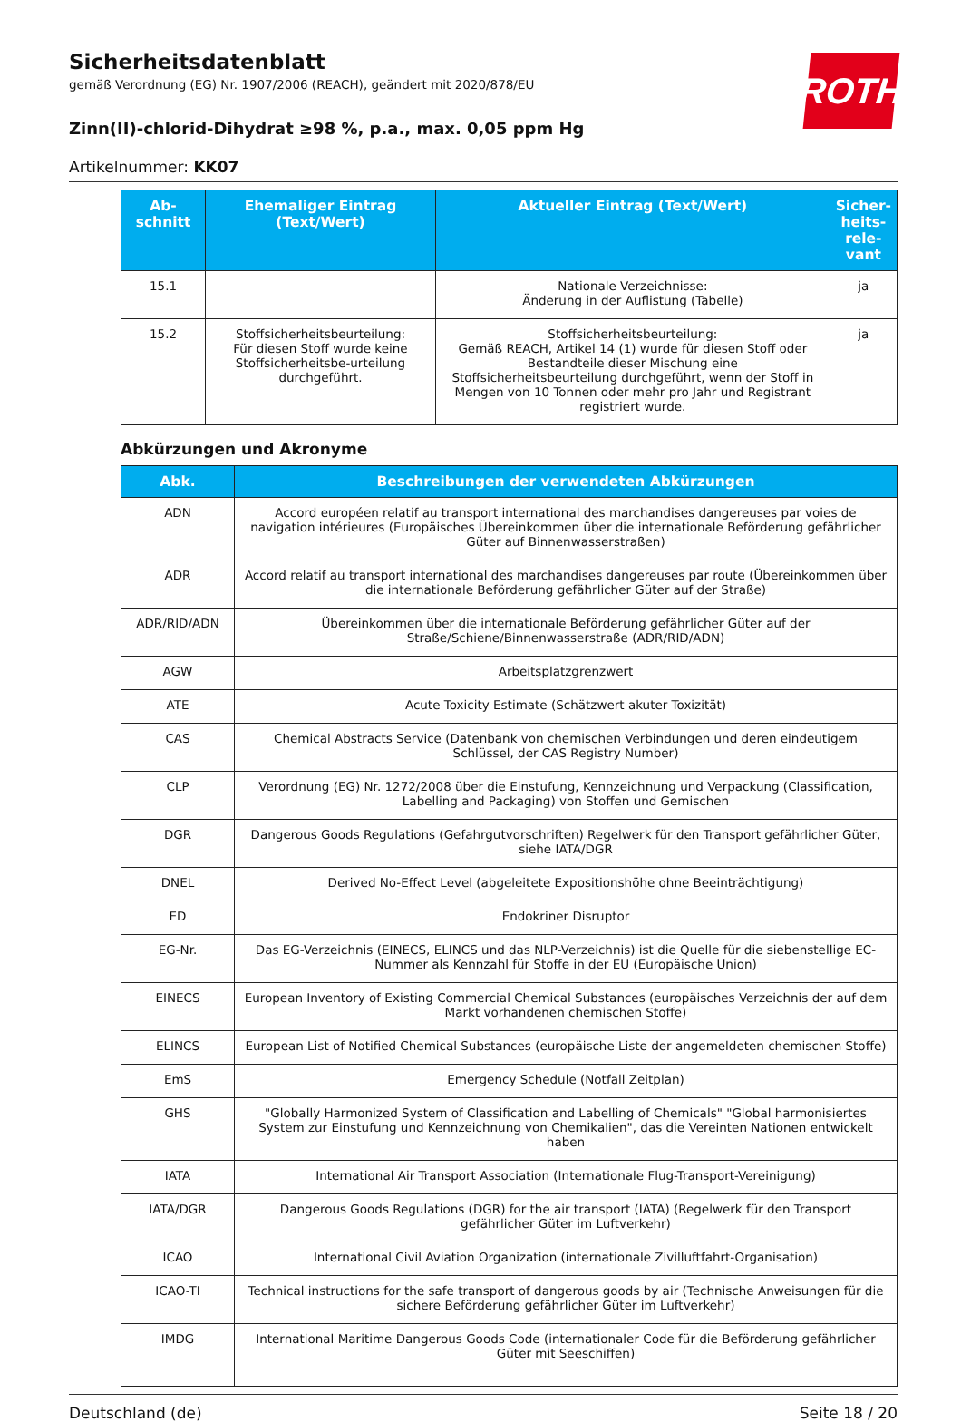ROTH
Sicherheitsdatenblatt
gemäß Verordnung (EG) Nr. 1907/2006 (REACH), geändert mit 2020/878/EU
Zinn(II)-chlorid-Dihydrat ≥98 %, p.a., max. 0,05 ppm Hg
Artikelnummer: KK07
| Ab- schnitt | Ehemaliger Eintrag (Text/Wert) | Aktueller Eintrag (Text/Wert) | Sicher- heits- rele- vant |
| --- | --- | --- | --- |
| 15.1 | | Nationale Verzeichnisse: Änderung in der Auflistung (Tabelle) | ja |
| 15.2 | Stoffsicherheitsbeurteilung: Für diesen Stoff wurde keine Stoffsicherheitsbe-urteilung durchgeführt. | Stoffsicherheitsbeurteilung: Gemäß REACH, Artikel 14 (1) wurde für diesen Stoff oder Bestandteile dieser Mischung eine Stoffsicherheitsbeurteilung durchgeführt, wenn der Stoff in Mengen von 10 Tonnen oder mehr pro Jahr und Registrant registriert wurde. | ja |
Abkürzungen und Akronyme
| Abk. | Beschreibungen der verwendeten Abkürzungen |
| --- | --- |
| ADN | Accord européen relatif au transport international des marchandises dangereuses par voies de navigation intérieures (Europäisches Übereinkommen über die internationale Beförderung gefährlicher Güter auf Binnenwasserstraßen) |
| ADR | Accord relatif au transport international des marchandises dangereuses par route (Übereinkommen über die internationale Beförderung gefährlicher Güter auf der Straße) |
| ADR/RID/ADN | Übereinkommen über die internationale Beförderung gefährlicher Güter auf der Straße/Schiene/Binnenwasserstraße (ADR/RID/ADN) |
| AGW | Arbeitsplatzgrenzwert |
| ATE | Acute Toxicity Estimate (Schätzwert akuter Toxizität) |
| CAS | Chemical Abstracts Service (Datenbank von chemischen Verbindungen und deren eindeutigem Schlüssel, der CAS Registry Number) |
| CLP | Verordnung (EG) Nr. 1272/2008 über die Einstufung, Kennzeichnung und Verpackung (Classification, Labelling and Packaging) von Stoffen und Gemischen |
| DGR | Dangerous Goods Regulations (Gefahrgutvorschriften) Regelwerk für den Transport gefährlicher Güter, siehe IATA/DGR |
| DNEL | Derived No-Effect Level (abgeleitete Expositionshöhe ohne Beeinträchtigung) |
| ED | Endokriner Disruptor |
| EG-Nr. | Das EG-Verzeichnis (EINECS, ELINCS und das NLP-Verzeichnis) ist die Quelle für die siebenstellige EC-Nummer als Kennzahl für Stoffe in der EU (Europäische Union) |
| EINECS | European Inventory of Existing Commercial Chemical Substances (europäisches Verzeichnis der auf dem Markt vorhandenen chemischen Stoffe) |
| ELINCS | European List of Notified Chemical Substances (europäische Liste der angemeldeten chemischen Stoffe) |
| EmS | Emergency Schedule (Notfall Zeitplan) |
| GHS | "Globally Harmonized System of Classification and Labelling of Chemicals" "Global harmonisiertes System zur Einstufung und Kennzeichnung von Chemikalien", das die Vereinten Nationen entwickelt haben |
| IATA | International Air Transport Association (Internationale Flug-Transport-Vereinigung) |
| IATA/DGR | Dangerous Goods Regulations (DGR) for the air transport (IATA) (Regelwerk für den Transport gefährlicher Güter im Luftverkehr) |
| ICAO | International Civil Aviation Organization (internationale Zivilluftfahrt-Organisation) |
| ICAO-TI | Technical instructions for the safe transport of dangerous goods by air (Technische Anweisungen für die sichere Beförderung gefährlicher Güter im Luftverkehr) |
| IMDG | International Maritime Dangerous Goods Code (internationaler Code für die Beförderung gefährlicher Güter mit Seeschiffen) |
Deutschland (de) Seite 18 / 20